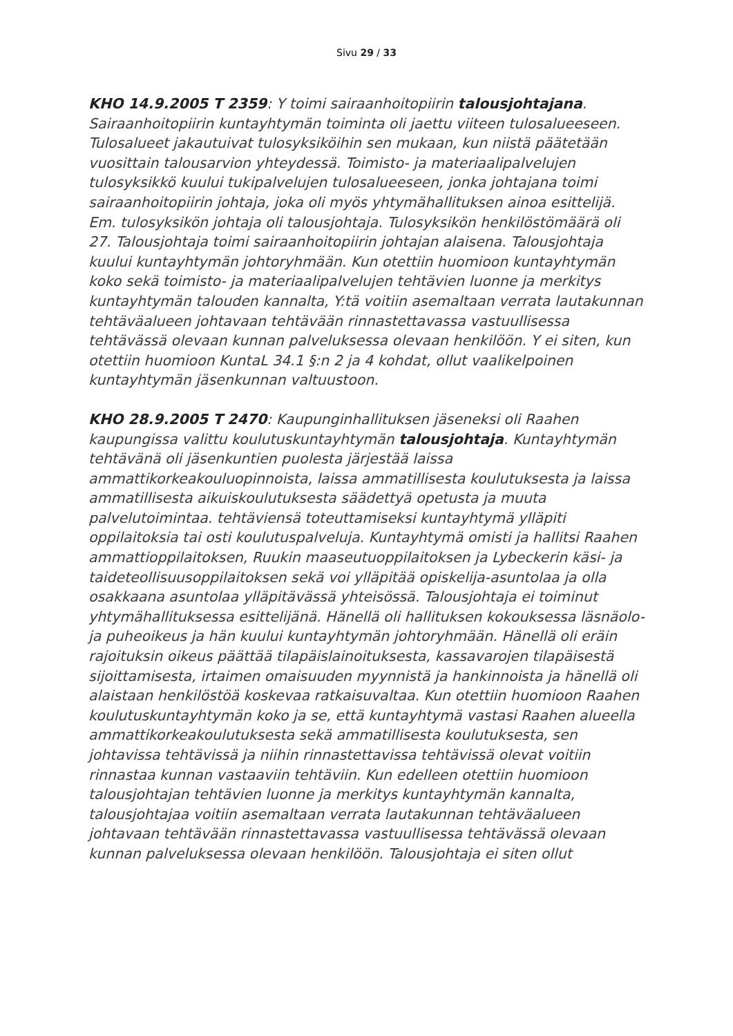Sivu 29 / 33
KHO 14.9.2005 T 2359: Y toimi sairaanhoitopiirin talousjohtajana. Sairaanhoitopiirin kuntayhtymän toiminta oli jaettu viiteen tulosalueeseen. Tulosalueet jakautuivat tulosyksiköihin sen mukaan, kun niistä päätetään vuosittain talousarvion yhteydessä. Toimisto- ja materiaalipalvelujen tulosyksikkö kuului tukipalvelujen tulosalueeseen, jonka johtajana toimi sairaanhoitopiirin johtaja, joka oli myös yhtymähallituksen ainoa esittelijä. Em. tulosyksikön johtaja oli talousjohtaja. Tulosyksikön henkilöstömäärä oli 27. Talousjohtaja toimi sairaanhoitopiirin johtajan alaisena. Talousjohtaja kuului kuntayhtymän johtoryhmään. Kun otettiin huomioon kuntayhtymän koko sekä toimisto- ja materiaalipalvelujen tehtävien luonne ja merkitys kuntayhtymän talouden kannalta, Y:tä voitiin asemaltaan verrata lautakunnan tehtäväalueen johtavaan tehtävään rinnastettavassa vastuullisessa tehtävässä olevaan kunnan palveluksessa olevaan henkilöön. Y ei siten, kun otettiin huomioon KuntaL 34.1 §:n 2 ja 4 kohdat, ollut vaalikelpoinen kuntayhtymän jäsenkunnan valtuustoon.
KHO 28.9.2005 T 2470: Kaupunginhallituksen jäseneksi oli Raahen kaupungissa valittu koulutuskuntayhtymän talousjohtaja. Kuntayhtymän tehtävänä oli jäsenkuntien puolesta järjestää laissa ammattikorkeakouluopinnoista, laissa ammatillisesta koulutuksesta ja laissa ammatillisesta aikuiskoulutuksesta säädettyä opetusta ja muuta palvelutoimintaa. tehtäviensä toteuttamiseksi kuntayhtymä ylläpiti oppilaitoksia tai osti koulutuspalveluja. Kuntayhtymä omisti ja hallitsi Raahen ammattioppilaitoksen, Ruukin maaseutuoppilaitoksen ja Lybeckerin käsi- ja taideteollisuusoppilaitoksen sekä voi ylläpitää opiskelija-asuntolaa ja olla osakkaana asuntolaa ylläpitävässä yhteisössä. Talousjohtaja ei toiminut yhtymähallituksessa esittelijänä. Hänellä oli hallituksen kokouksessa läsnäolo- ja puheoikeus ja hän kuului kuntayhtymän johtoryhmään. Hänellä oli eräin rajoituksin oikeus päättää tilapäislainoituksesta, kassavarojen tilapäisestä sijoittamisesta, irtaimen omaisuuden myynnistä ja hankinnoista ja hänellä oli alaistaan henkilöstöä koskevaa ratkaisuvaltaa. Kun otettiin huomioon Raahen koulutuskuntayhtymän koko ja se, että kuntayhtymä vastasi Raahen alueella ammattikorkeakoulutuksesta sekä ammatillisesta koulutuksesta, sen johtavissa tehtävissä ja niihin rinnastettavissa tehtävissä olevat voitiin rinnastaa kunnan vastaaviin tehtäviin. Kun edelleen otettiin huomioon talousjohtajan tehtävien luonne ja merkitys kuntayhtymän kannalta, talousjohtajaa voitiin asemaltaan verrata lautakunnan tehtäväalueen johtavaan tehtävään rinnastettavassa vastuullisessa tehtävässä olevaan kunnan palveluksessa olevaan henkilöön. Talousjohtaja ei siten ollut